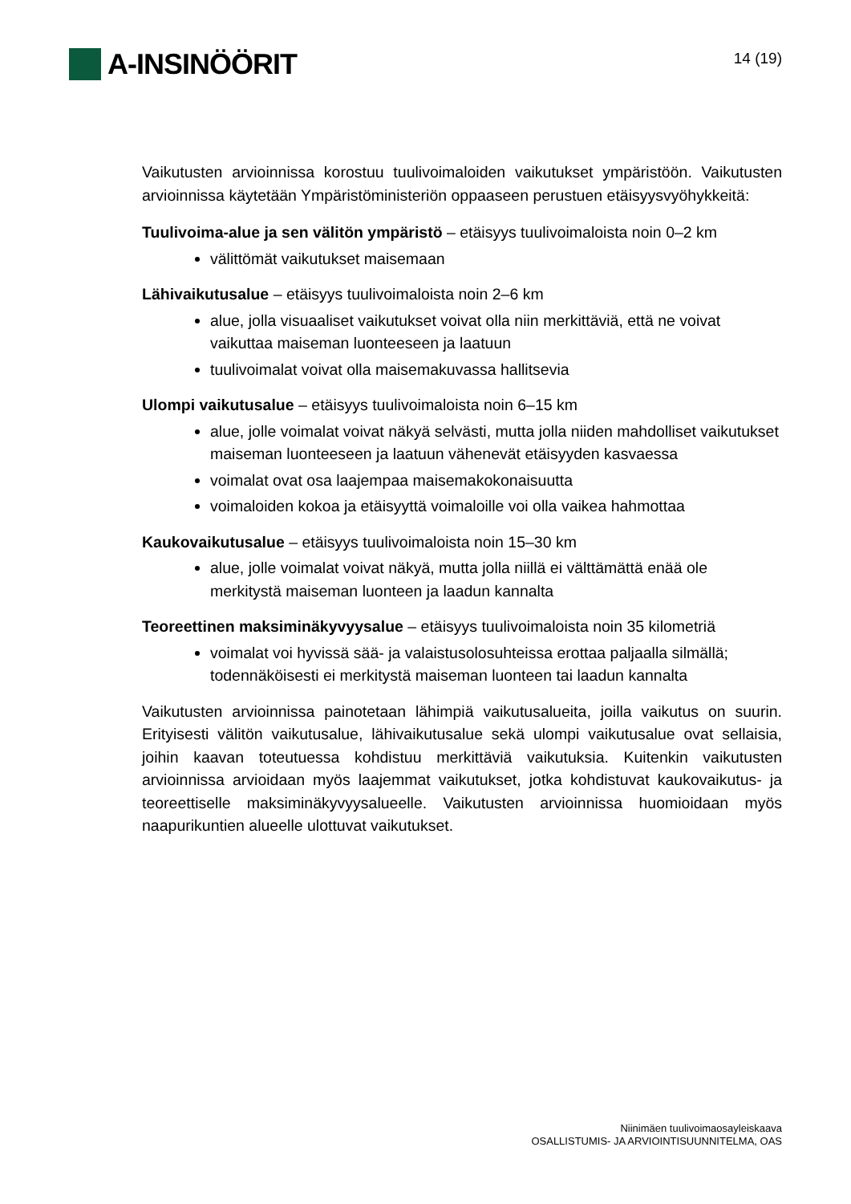A-INSINÖÖRIT
14 (19)
Vaikutusten arvioinnissa korostuu tuulivoimaloiden vaikutukset ympäristöön. Vaikutusten arvioinnissa käytetään Ympäristöministeriön oppaaseen perustuen etäisyysvyöhykkeitä:
Tuulivoima-alue ja sen välitön ympäristö – etäisyys tuulivoimaloista noin 0–2 km
välittömät vaikutukset maisemaan
Lähivaikutusalue – etäisyys tuulivoimaloista noin 2–6 km
alue, jolla visuaaliset vaikutukset voivat olla niin merkittäviä, että ne voivat vaikuttaa maiseman luonteeseen ja laatuun
tuulivoimalat voivat olla maisemakuvassa hallitsevia
Ulompi vaikutusalue – etäisyys tuulivoimaloista noin 6–15 km
alue, jolle voimalat voivat näkyä selvästi, mutta jolla niiden mahdolliset vaikutukset maiseman luonteeseen ja laatuun vähenevät etäisyyden kasvaessa
voimalat ovat osa laajempaa maisemakokonaisuutta
voimaloiden kokoa ja etäisyyttä voimaloille voi olla vaikea hahmottaa
Kaukovaikutusalue – etäisyys tuulivoimaloista noin 15–30 km
alue, jolle voimalat voivat näkyä, mutta jolla niillä ei välttämättä enää ole merkitystä maiseman luonteen ja laadun kannalta
Teoreettinen maksiminäkyvyysalue – etäisyys tuulivoimaloista noin 35 kilometriä
voimalat voi hyvissä sää- ja valaistusolosuhteissa erottaa paljaalla silmällä; todennäköisesti ei merkitystä maiseman luonteen tai laadun kannalta
Vaikutusten arvioinnissa painotetaan lähimpiä vaikutusalueita, joilla vaikutus on suurin. Erityisesti välitön vaikutusalue, lähivaikutusalue sekä ulompi vaikutusalue ovat sellaisia, joihin kaavan toteutuessa kohdistuu merkittäviä vaikutuksia. Kuitenkin vaikutusten arvioinnissa arvioidaan myös laajemmat vaikutukset, jotka kohdistuvat kaukovaikutus- ja teoreettiselle maksiminäkyvyysalueelle. Vaikutusten arvioinnissa huomioidaan myös naapurikuntien alueelle ulottuvat vaikutukset.
Niinimäen tuulivoimaosayleiskaava
OSALLISTUMIS- JA ARVIOINTISUUNNITELMA, OAS